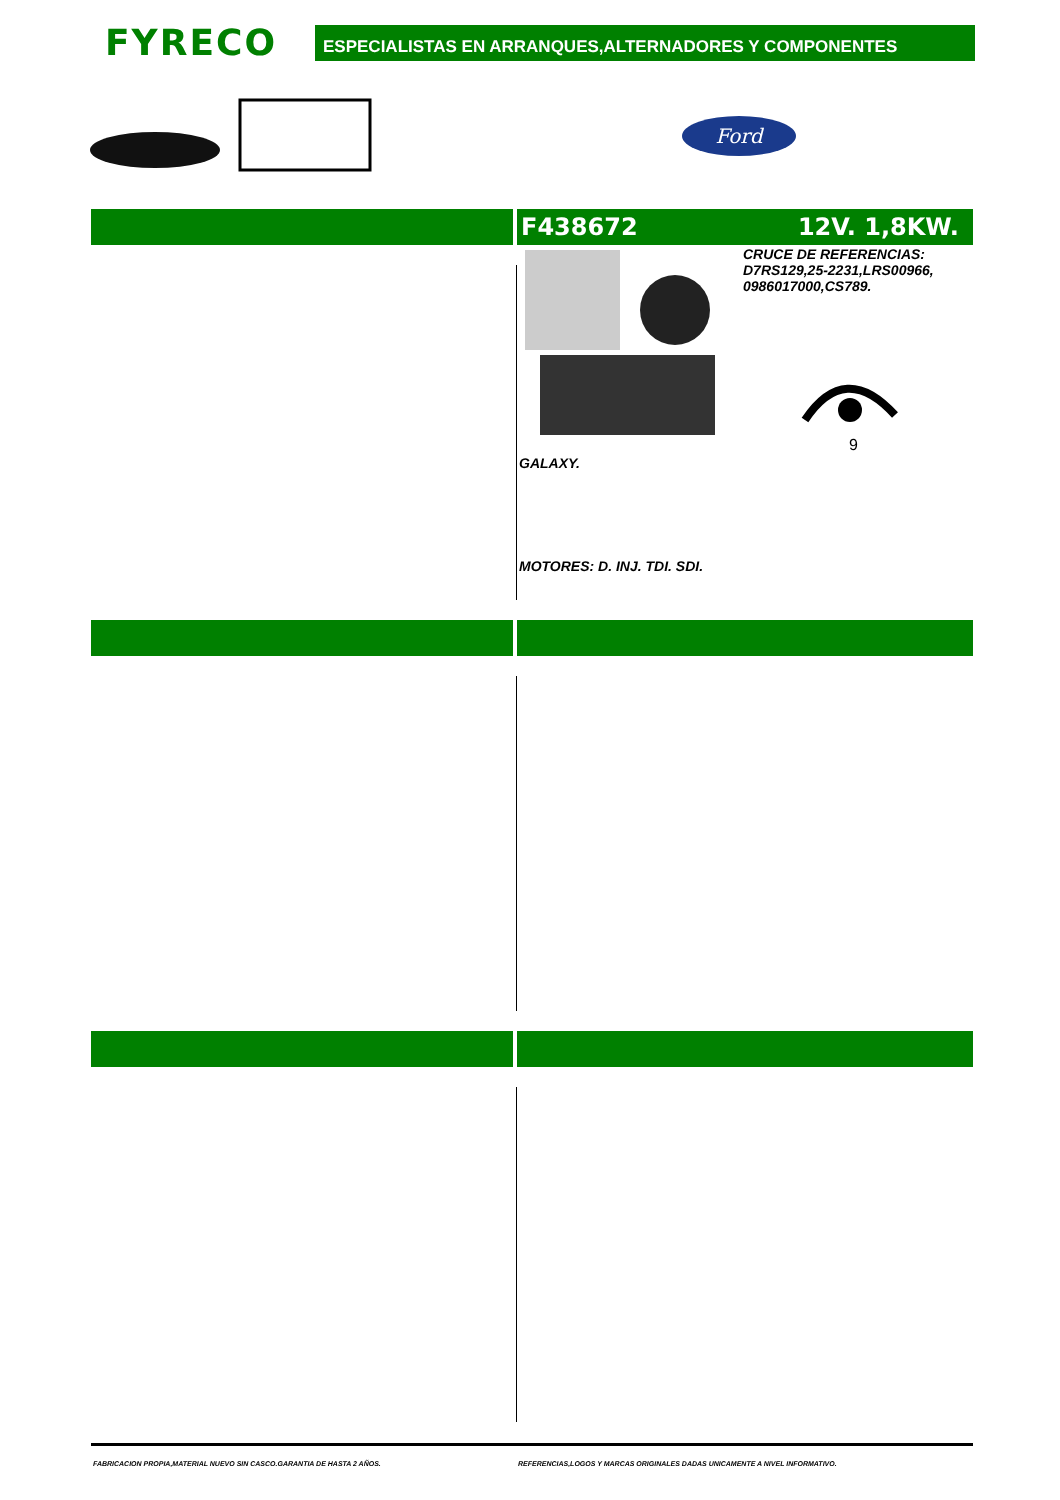FYRECO
ESPECIALISTAS EN ARRANQUES,ALTERNADORES Y COMPONENTES
Ford
F438672 12V. 1,8KW.
CRUCE DE REFERENCIAS:
D7RS129,25-2231,LRS00966,
0986017000,CS789.
9
GALAXY.
MOTORES: D. INJ. TDI. SDI.
FABRICACION PROPIA,MATERIAL NUEVO SIN CASCO.GARANTIA DE HASTA 2 AÑOS.
REFERENCIAS,LOGOS Y MARCAS ORIGINALES DADAS UNICAMENTE A NIVEL INFORMATIVO.